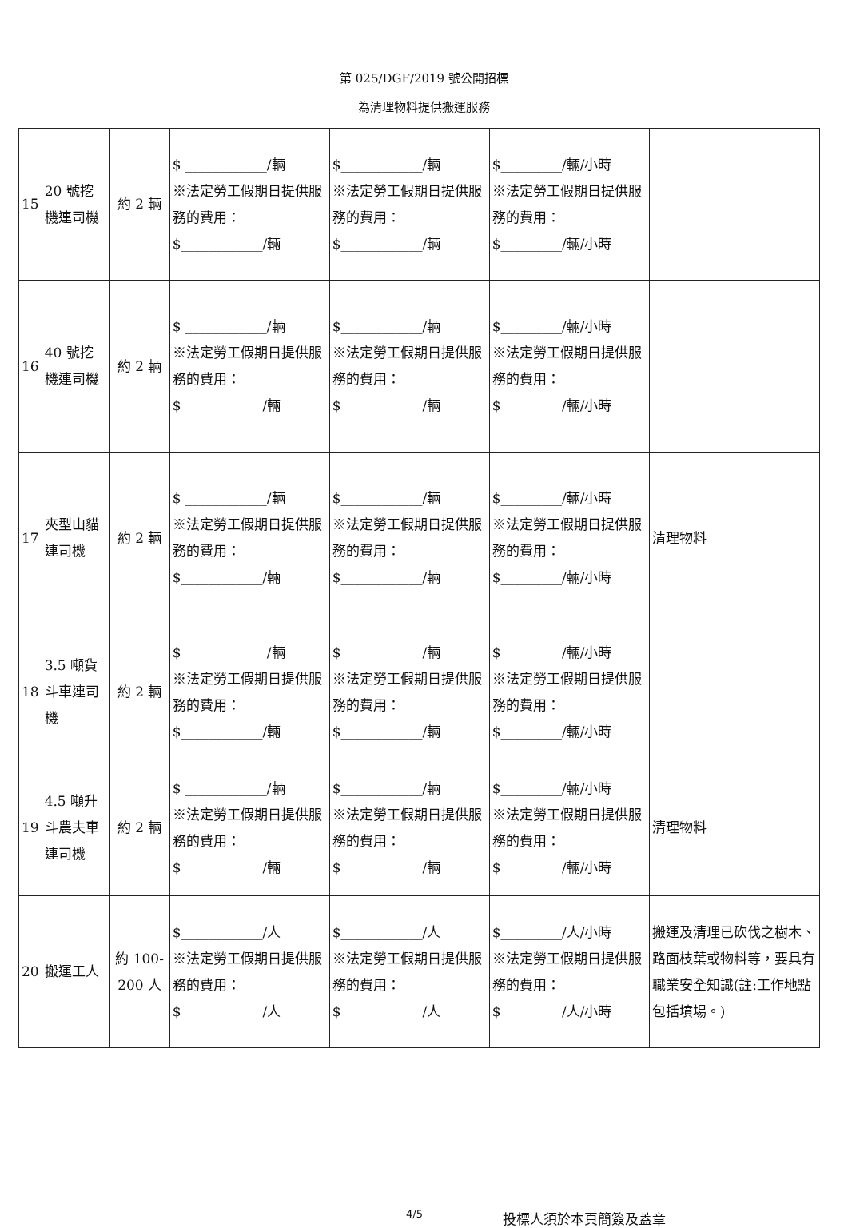第 025/DGF/2019 號公開招標
為清理物料提供搬運服務
| 15 | 20 號挖機連司機 | 約 2 輛 | $ ____________/輛 ※法定勞工假期日提供服務的費用： $____________/輛 | $____________/輛 ※法定勞工假期日提供服務的費用： $____________/輛 | $_________/輛/小時 ※法定勞工假期日提供服務的費用： $_________/輛/小時 | |
| 16 | 40 號挖機連司機 | 約 2 輛 | $ ____________/輛 ※法定勞工假期日提供服務的費用： $____________/輛 | $____________/輛 ※法定勞工假期日提供服務的費用： $____________/輛 | $_________/輛/小時 ※法定勞工假期日提供服務的費用： $_________/輛/小時 | |
| 17 | 夾型山貓連司機 | 約 2 輛 | $ ____________/輛 ※法定勞工假期日提供服務的費用： $____________/輛 | $____________/輛 ※法定勞工假期日提供服務的費用： $____________/輛 | $_________/輛/小時 ※法定勞工假期日提供服務的費用： $_________/輛/小時 | 清理物料 |
| 18 | 3.5 噸貨斗車連司機 | 約 2 輛 | $ ____________/輛 ※法定勞工假期日提供服務的費用： $____________/輛 | $____________/輛 ※法定勞工假期日提供服務的費用： $____________/輛 | $_________/輛/小時 ※法定勞工假期日提供服務的費用： $_________/輛/小時 | |
| 19 | 4.5 噸升斗農夫車連司機 | 約 2 輛 | $ ____________/輛 ※法定勞工假期日提供服務的費用： $____________/輛 | $____________/輛 ※法定勞工假期日提供服務的費用： $____________/輛 | $_________/輛/小時 ※法定勞工假期日提供服務的費用： $_________/輛/小時 | 清理物料 |
| 20 | 搬運工人 | 約 100-200 人 | $____________/人 ※法定勞工假期日提供服務的費用： $____________/人 | $____________/人 ※法定勞工假期日提供服務的費用： $____________/人 | $_________/人/小時 ※法定勞工假期日提供服務的費用： $_________/人/小時 | 搬運及清理已砍伐之樹木、路面枝葉或物料等，要具有職業安全知識(註:工作地點包括墳場。) |
4/5 投標人須於本頁簡簽及蓋章